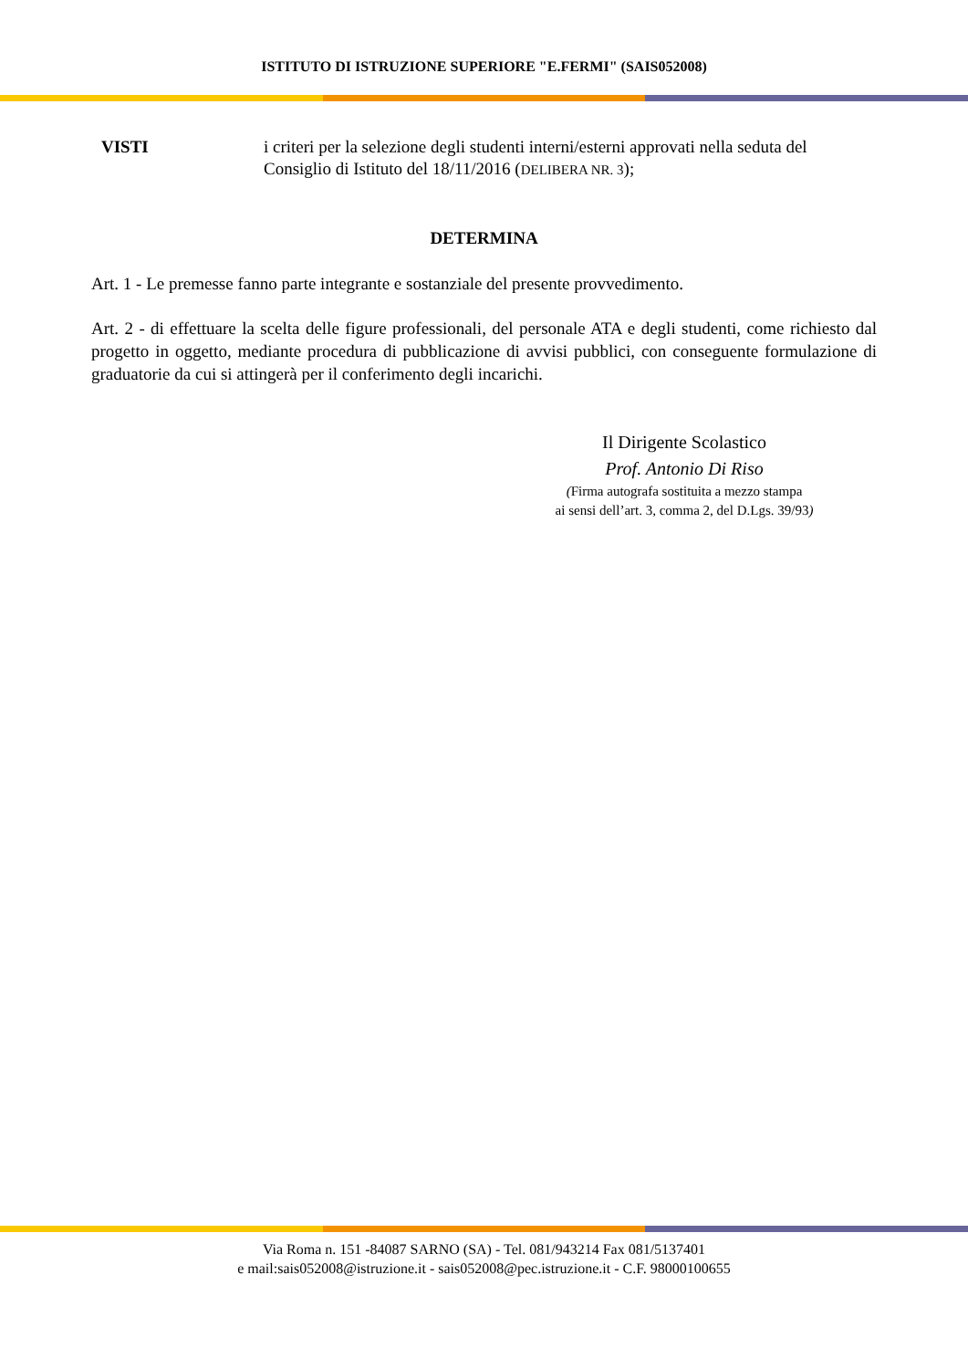ISTITUTO DI ISTRUZIONE SUPERIORE "E.FERMI" (SAIS052008)
VISTI i criteri per la selezione degli studenti interni/esterni approvati nella seduta del Consiglio di Istituto del 18/11/2016 (DELIBERA NR. 3);
DETERMINA
Art. 1 - Le premesse fanno parte integrante e sostanziale del presente provvedimento.
Art. 2 - di effettuare la scelta delle figure professionali, del personale ATA e degli studenti, come richiesto dal progetto in oggetto, mediante procedura di pubblicazione di avvisi pubblici, con conseguente formulazione di graduatorie da cui si attingerà per il conferimento degli incarichi.
Il Dirigente Scolastico
Prof. Antonio Di Riso
(Firma autografa sostituita a mezzo stampa
ai sensi dell’art. 3, comma 2, del D.Lgs. 39/93)
Via Roma n. 151 -84087 SARNO (SA) - Tel. 081/943214 Fax 081/5137401
e mail:sais052008@istruzione.it - sais052008@pec.istruzione.it - C.F. 98000100655